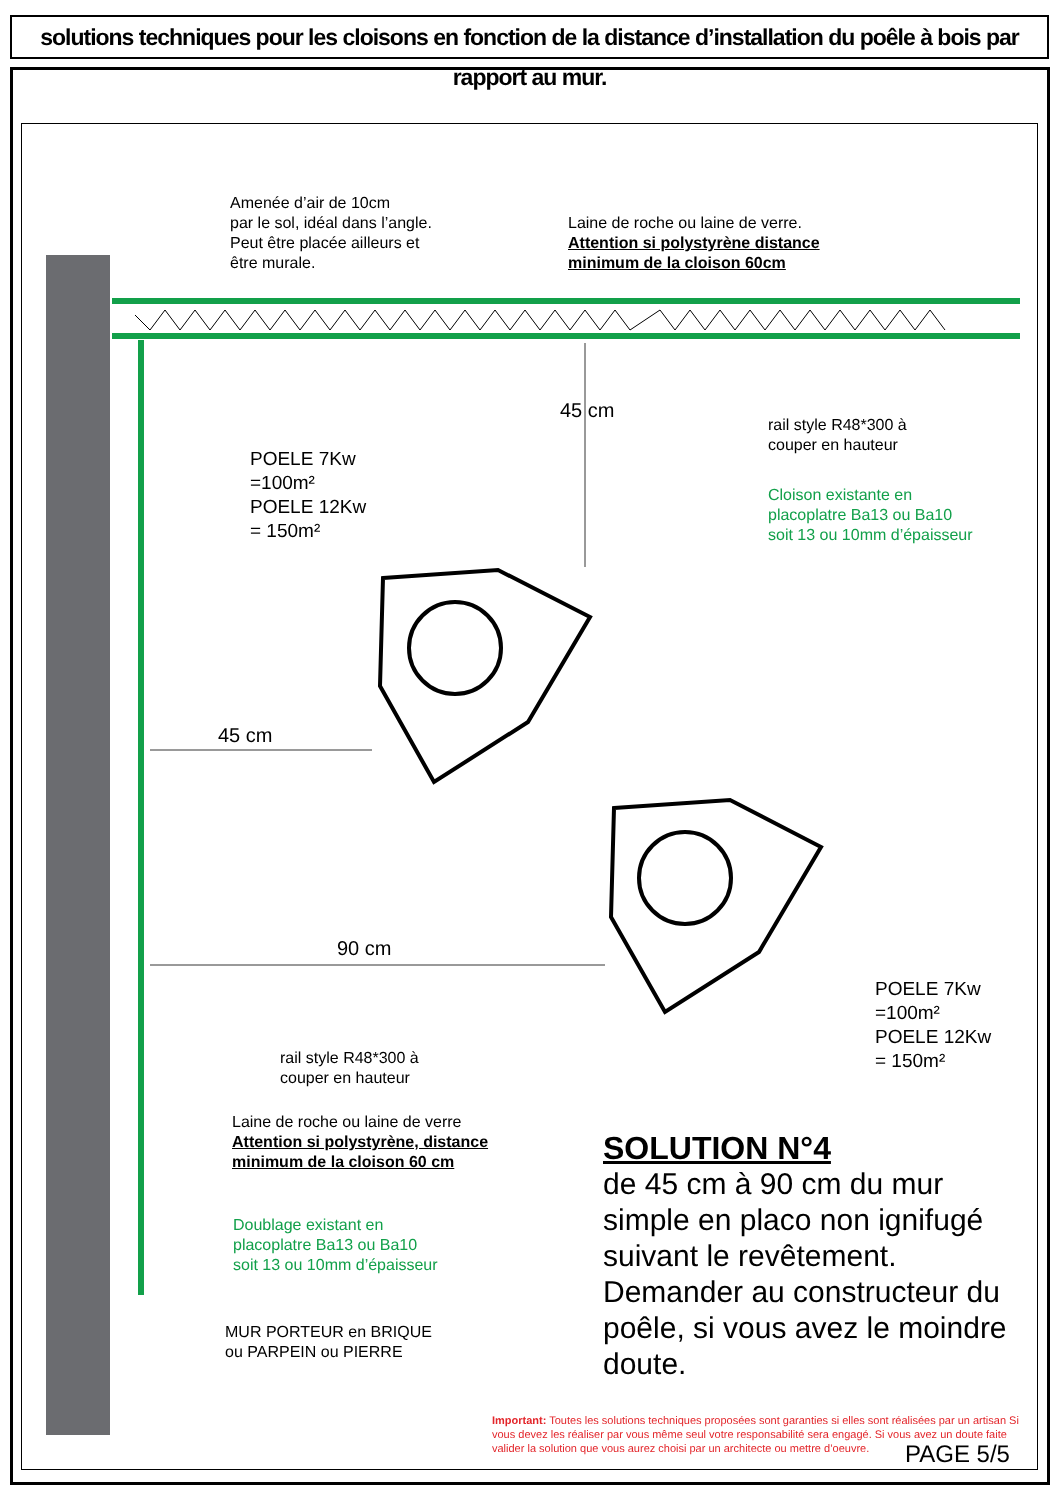solutions techniques pour les cloisons en fonction de la distance d’installation du poêle à bois par rapport au mur.
Amenée d’air de 10cm
par le sol, idéal dans l’angle.
Peut être placée ailleurs et
être murale.
Laine de roche ou laine de verre.
Attention si polystyrène distance
minimum de la cloison 60cm
45 cm
rail style R48*300 à
couper en hauteur
POELE 7Kw
=100m²
POELE 12Kw
= 150m²
Cloison existante en
placoplatre Ba13 ou Ba10
soit 13 ou 10mm d’épaisseur
45 cm
90 cm
POELE 7Kw
=100m²
POELE 12Kw
= 150m²
rail style R48*300 à
couper en hauteur
Laine de roche ou laine de verre
Attention si polystyrène, distance
minimum de la cloison 60 cm
SOLUTION N°4
de 45 cm à 90 cm du mur simple en placo non ignifugé suivant le revêtement. Demander au constructeur du poêle, si vous avez le moindre doute.
Doublage existant en
placoplatre Ba13 ou Ba10
soit 13 ou 10mm d’épaisseur
MUR PORTEUR en BRIQUE
ou PARPEIN ou PIERRE
Important: Toutes les solutions techniques proposées sont garanties si elles sont réalisées par un artisan Si vous devez les réaliser par vous même seul votre responsabilité sera engagé. Si vous avez un doute faite valider la solution que vous aurez choisi par un architecte ou mettre d’oeuvre.
PAGE 5/5